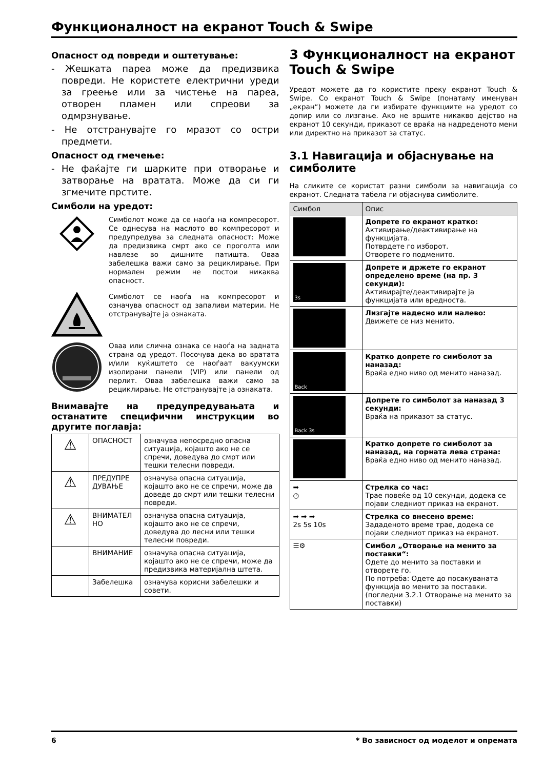Функционалност на екранот Touch & Swipe
Опасност од повреди и оштетување:
- Жешката пареа може да предизвика повреди. Не користете електрични уреди за греење или за чистење на пареа, отворен пламен или спреови за одмрзнување.
- Не отстранувајте го мразот со остри предмети.
Опасност од гмечење:
- Не фаќајте ги шарките при отворање и затворање на вратата. Може да си ги згмечите прстите.
Симболи на уредот:
Симболот може да се наоѓа на компресорот. Се однесува на маслото во компресорот и предупредува за следната опасност: Може да предизвика смрт ако се проголта или навлезе во дишните патишта. Оваа забелешка важи само за рециклирање. При нормален режим не постои никаква опасност.
Симболот се наоѓа на компресорот и означува опасност од запаливи материи. Не отстранувајте ја ознаката.
Оваа или слична ознака се наоѓа на задната страна од уредот. Посочува дека во вратата и/или куќиштето се наоѓаат вакуумски изолирани панели (VIP) или панели од перлит. Оваа забелешка важи само за рециклирање. Не отстранувајте ја ознаката.
Внимавајте на предупредувањата и останатите специфични инструкции во другите поглавја:
| ⚠ | ОПАСНОСТ | означува непосредно опасна ситуација, којашто ако не се спречи, доведува до смрт или тешки телесни повреди. |
| ⚠ | ПРЕДУПРЕ ДУВАЊЕ | означува опасна ситуација, којашто ако не се спречи, може да доведе до смрт или тешки телесни повреди. |
| ⚠ | ВНИМАТЕЛ НО | означува опасна ситуација, којашто ако не се спречи, доведува до лесни или тешки телесни повреди. |
| | ВНИМАНИЕ | означува опасна ситуација, којашто ако не се спречи, може да предизвика материјална штета. |
| | Забелешка | означува корисни забелешки и совети. |
3 Функционалност на екранот Touch & Swipe
Уредот можете да го користите преку екранот Touch & Swipe. Со екранот Touch & Swipe (понатаму именуван „екран“) можете да ги избирате функциите на уредот со допир или со лизгање. Ако не вршите никакво дејство на екранот 10 секунди, приказот се враќа на надреденото мени или директно на приказот за статус.
3.1 Навигација и објаснување на симболите
На сликите се користат разни симболи за навигација со екранот. Следната табела ги објаснува симболите.
| Симбол | Опис |
| --- | --- |
| | Допрете го екранот кратко: Активирање/деактивирање на функцијата. Потврдете го изборот. Отворете го подменито. |
| 3s | Допрете и држете го екранот определено време (на пр. 3 секунди): Активирајте/деактивирајте ја функцијата или вредноста. |
| | Лизгајте надесно или налево: Движете се низ менито. |
| Back | Кратко допрете го симболот за наназад: Враќа едно ниво од менито наназад. |
| Back 3s | Допрете го симболот за наназад 3 секунди: Враќа на приказот за статус. |
| | Кратко допрете го симболот за наназад, на горната лева страна: Враќа едно ниво од менито наназад. |
| ➡ ◷ | Стрелка со час: Трае повеќе од 10 секунди, додека се појави следниот приказ на екранот. |
| ➡ ➡ ➡ 2s 5s 10s | Стрелка со внесено време: Зададеното време трае, додека се појави следниот приказ на екранот. |
| ☰⚙ | Симбол „Отворање на менито за поставки“: Одете до менито за поставки и отворете го. По потреба: Одете до посакуваната функција во менито за поставки. (погледни 3.2.1 Отворање на менито за поставки) |
6 * Во зависност од моделот и опремата